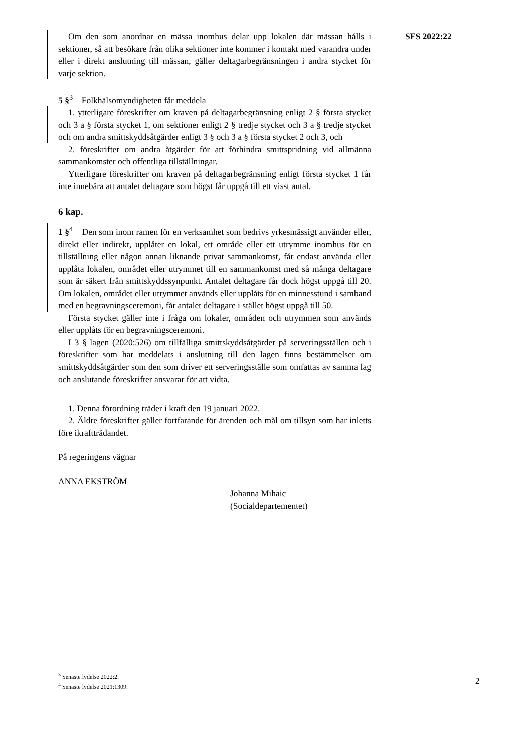SFS 2022:22
Om den som anordnar en mässa inomhus delar upp lokalen där mässan hålls i sektioner, så att besökare från olika sektioner inte kommer i kontakt med varandra under eller i direkt anslutning till mässan, gäller deltagar­begränsningen i andra stycket för varje sektion.
5 §<sup>3</sup> Folkhälsomyndigheten får meddela
1. ytterligare föreskrifter om kraven på deltagarbegränsning enligt 2 § första stycket och 3 a § första stycket 1, om sektioner enligt 2 § tredje stycket och 3 a § tredje stycket och om andra smittskyddsåtgärder enligt 3 § och 3 a § första stycket 2 och 3, och
2. föreskrifter om andra åtgärder för att förhindra smittspridning vid all­männa sammankomster och offentliga tillställningar.
Ytterligare föreskrifter om kraven på deltagarbegränsning enligt första stycket 1 får inte innebära att antalet deltagare som högst får uppgå till ett visst antal.
6 kap.
1 §<sup>4</sup> Den som inom ramen för en verksamhet som bedrivs yrkesmässigt använder eller, direkt eller indirekt, upplåter en lokal, ett område eller ett utrymme inomhus för en tillställning eller någon annan liknande privat sammankomst, får endast använda eller upplåta lokalen, området eller utrymmet till en sammankomst med så många deltagare som är säkert från smittskyddssynpunkt. Antalet deltagare får dock högst uppgå till 20. Om lokalen, området eller utrymmet används eller upplåts för en minnesstund i samband med en begravningsceremoni, får antalet deltagare i stället högst uppgå till 50.
Första stycket gäller inte i fråga om lokaler, områden och utrymmen som används eller upplåts för en begravningsceremoni.
I 3 § lagen (2020:526) om tillfälliga smittskyddsåtgärder på serverings­ställen och i föreskrifter som har meddelats i anslutning till den lagen finns bestämmelser om smittskyddsåtgärder som den som driver ett serverings­ställe som omfattas av samma lag och anslutande föreskrifter ansvarar för att vidta.
1. Denna förordning träder i kraft den 19 januari 2022.
2. Äldre föreskrifter gäller fortfarande för ärenden och mål om tillsyn som har inletts före ikraftträdandet.
På regeringens vägnar
ANNA EKSTRÖM
Johanna Mihaic
(Socialdepartementet)
<sup>3</sup> Senaste lydelse 2022:2.
<sup>4</sup> Senaste lydelse 2021:1309.
2